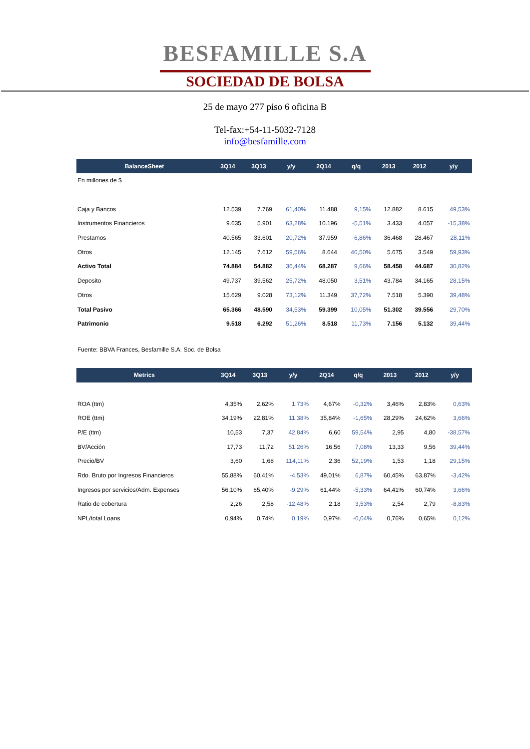BESFAMILLE S.A
SOCIEDAD DE BOLSA
25 de mayo 277 piso 6 oficina B
Tel-fax:+54-11-5032-7128
info@besfamille.com
| BalanceSheet | 3Q14 | 3Q13 | y/y | 2Q14 | q/q | 2013 | 2012 | y/y |
| --- | --- | --- | --- | --- | --- | --- | --- | --- |
| En millones de $ | | | | | | | | |
| Caja y Bancos | 12.539 | 7.769 | 61,40% | 11.488 | 9,15% | 12.882 | 8.615 | 49,53% |
| Instrumentos Financieros | 9.635 | 5.901 | 63,28% | 10.196 | -5,51% | 3.433 | 4.057 | -15,38% |
| Prestamos | 40.565 | 33.601 | 20,72% | 37.959 | 6,86% | 36.468 | 28.467 | 28,11% |
| Otros | 12.145 | 7.612 | 59,56% | 8.644 | 40,50% | 5.675 | 3.549 | 59,93% |
| Activo Total | 74.884 | 54.882 | 36,44% | 68.287 | 9,66% | 58.458 | 44.687 | 30,82% |
| Deposito | 49.737 | 39.562 | 25,72% | 48.050 | 3,51% | 43.784 | 34.165 | 28,15% |
| Otros | 15.629 | 9.028 | 73,12% | 11.349 | 37,72% | 7.518 | 5.390 | 39,48% |
| Total Pasivo | 65.366 | 48.590 | 34,53% | 59.399 | 10,05% | 51.302 | 39.556 | 29,70% |
| Patrimonio | 9.518 | 6.292 | 51,26% | 8.518 | 11,73% | 7.156 | 5.132 | 39,44% |
Fuente: BBVA Frances, Besfamille S.A. Soc. de Bolsa
| Metrics | 3Q14 | 3Q13 | y/y | 2Q14 | q/q | 2013 | 2012 | y/y |
| --- | --- | --- | --- | --- | --- | --- | --- | --- |
| ROA (ttm) | 4,35% | 2,62% | 1,73% | 4,67% | -0,32% | 3,46% | 2,83% | 0,63% |
| ROE (ttm) | 34,19% | 22,81% | 11,38% | 35,84% | -1,65% | 28,29% | 24,62% | 3,66% |
| P/E (ttm) | 10,53 | 7,37 | 42,84% | 6,60 | 59,54% | 2,95 | 4,80 | -38,57% |
| BV/Acción | 17,73 | 11,72 | 51,26% | 16,56 | 7,08% | 13,33 | 9,56 | 39,44% |
| Precio/BV | 3,60 | 1,68 | 114,11% | 2,36 | 52,19% | 1,53 | 1,18 | 29,15% |
| Rdo. Bruto por Ingresos Financieros | 55,88% | 60,41% | -4,53% | 49,01% | 6,87% | 60,45% | 63,87% | -3,42% |
| Ingresos por servicios/Adm. Expenses | 56,10% | 65,40% | -9,29% | 61,44% | -5,33% | 64,41% | 60,74% | 3,66% |
| Ratio de cobertura | 2,26 | 2,58 | -12,48% | 2,18 | 3,53% | 2,54 | 2,79 | -8,83% |
| NPL/total Loans | 0,94% | 0,74% | 0,19% | 0,97% | -0,04% | 0,76% | 0,65% | 0,12% |